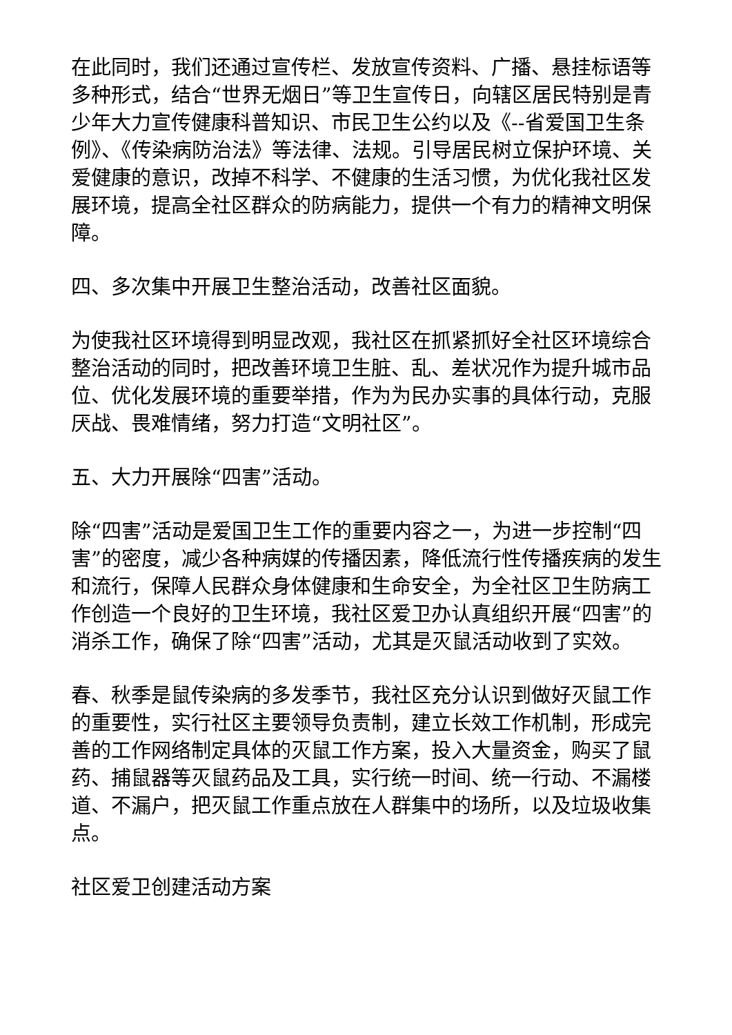在此同时，我们还通过宣传栏、发放宣传资料、广播、悬挂标语等多种形式，结合“世界无烟日”等卫生宣传日，向辖区居民特别是青少年大力宣传健康科普知识、市民卫生公约以及《--省爱国卫生条例》、《传染病防治法》等法律、法规。引导居民树立保护环境、关爱健康的意识，改掉不科学、不健康的生活习惯，为优化我社区发展环境，提高全社区群众的防病能力，提供一个有力的精神文明保障。
四、多次集中开展卫生整治活动，改善社区面貌。
为使我社区环境得到明显改观，我社区在抓紧抓好全社区环境综合整治活动的同时，把改善环境卫生脏、乱、差状况作为提升城市品位、优化发展环境的重要举措，作为为民办实事的具体行动，克服厌战、畏难情绪，努力打造“文明社区”。
五、大力开展除“四害”活动。
除“四害”活动是爱国卫生工作的重要内容之一，为进一步控制“四害”的密度，减少各种病媒的传播因素，降低流行性传播疾病的发生和流行，保障人民群众身体健康和生命安全，为全社区卫生防病工作创造一个良好的卫生环境，我社区爱卫办认真组织开展“四害”的消杀工作，确保了除“四害”活动，尤其是灭鼠活动收到了实效。
春、秋季是鼠传染病的多发季节，我社区充分认识到做好灭鼠工作的重要性，实行社区主要领导负责制，建立长效工作机制，形成完善的工作网络制定具体的灭鼠工作方案，投入大量资金，购买了鼠药、捕鼠器等灭鼠药品及工具，实行统一时间、统一行动、不漏楼道、不漏户，把灭鼠工作重点放在人群集中的场所，以及垃圾收集点。
社区爱卫创建活动方案